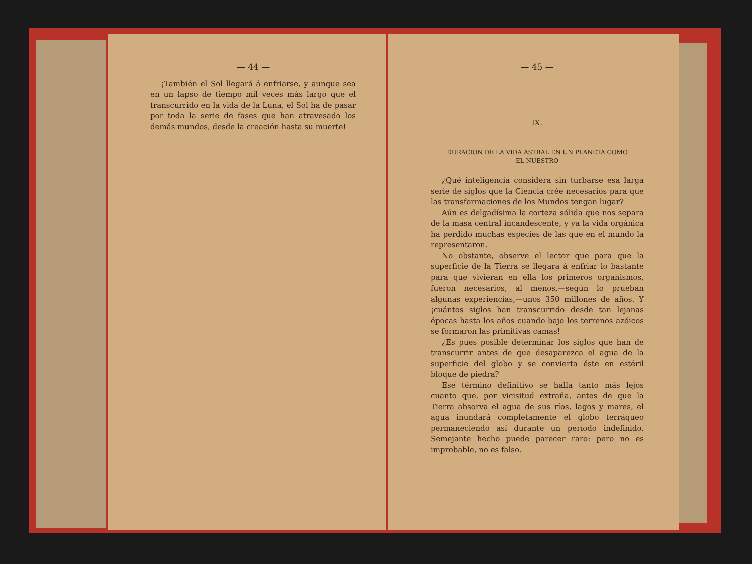— 44 —
¡También el Sol llegará á enfriarse, y aunque sea en un lapso de tiempo mil veces más largo que el transcurrido en la vida de la Luna, el Sol ha de pasar por toda la serie de fases que han atravesado los demás mundos, desde la creación hasta su muerte!
— 45 —
IX.
DURACIÓN DE LA VIDA ASTRAL EN UN PLANETA COMO
EL NUESTRO
¿Qué inteligencia considera sin turbarse esa larga serie de siglos que la Ciencia crée necesarios para que las transformaciones de los Mundos tengan lugar?
Aún es delgadísima la corteza sólida que nos separa de la masa central incandescente, y ya la vida orgánica ha perdido muchas especies de las que en el mundo la representaron.
No obstante, observe el lector que para que la superficie de la Tierra se llegara á enfriar lo bastante para que vivieran en ella los primeros organismos, fueron necesarios, al menos,—según lo prueban algunas experiencias,—unos 350 millones de años. Y ¡cuántos siglos han transcurrido desde tan lejanas épocas hasta los años cuando bajo los terrenos azóicos se formaron las primitivas camas!
¿Es pues posible determinar los siglos que han de transcurrir antes de que desaparezca el agua de la superficie del globo y se convierta éste en estéril bloque de piedra?
Ese término definitivo se halla tanto más lejos cuanto que, por vicisitud extraña, antes de que la Tierra absorva el agua de sus ríos, lagos y mares, el agua inundará completamente el globo terráqueo permaneciendo así durante un período indefinido. Semejante hecho puede parecer raro: pero no es improbable, no es falso.